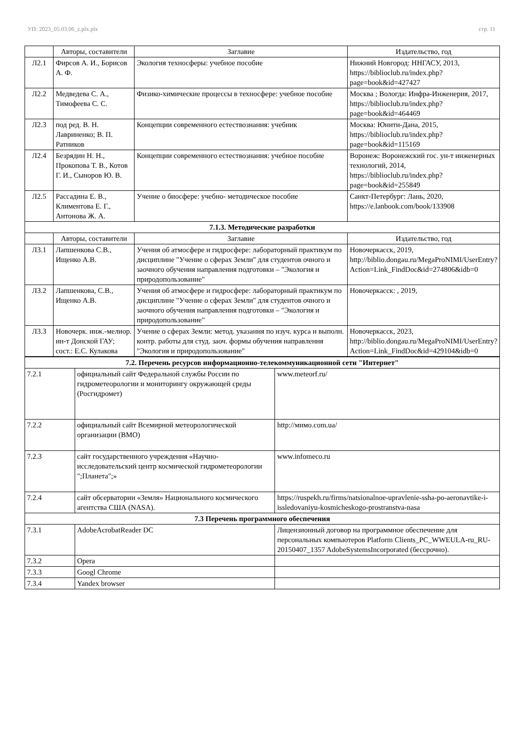УП: 2023_05.03.06_z.plx.plx стр. 11
| | Авторы, составители | Заглавие | Издательство, год |
| --- | --- | --- | --- |
| Л2.1 | Фирсов А. И., Борисов А. Ф. | Экология техносферы: учебное пособие | Нижний Новгород: ННГАСУ, 2013, https://biblioclub.ru/index.php?page=book&id=427427 |
| Л2.2 | Медведева С. А., Тимофеева С. С. | Физико-химические процессы в техносфере: учебное пособие | Москва ; Вологда: Инфра-Инженерия, 2017, https://biblioclub.ru/index.php?page=book&id=464469 |
| Л2.3 | под ред. В. Н. Лавриненко; В. П. Ратников | Концепции современного естествознания: учебник | Москва: Юнити-Дана, 2015, https://biblioclub.ru/index.php?page=book&id=115169 |
| Л2.4 | Безрядин Н. Н., Прокопова Т. В., Котов Г. И., Сыноров Ю. В. | Концепции современного естествознания: учебное пособие | Воронеж: Воронежский гос. ун-т инженерных технологий, 2014, https://biblioclub.ru/index.php?page=book&id=255849 |
| Л2.5 | Рассадина Е. В., Климентова Е. Г., Антонова Ж. А. | Учение о биосфере: учебно- методическое пособие | Санкт-Петербург: Лань, 2020, https://e.lanbook.com/book/133908 |
| 7.1.3. Методические разработки | | | |
| | Авторы, составители | Заглавие | Издательство, год |
| Л3.1 | Лапшенкова С.В., Ищенко А.В. | Учения об атмосфере и гидросфере: лабораторный практикум по дисциплине "Учение о сферах Земли" для студентов очного и заочного обучения направления подготовки – "Экология и природопользование" | Новочеркасск, 2019, http://biblio.dongau.ru/MegaProNIMI/UserEntry?Action=Link_FindDoc&id=274806&idb=0 |
| Л3.2 | Лапшенкова, С.В., Ищенко А.В. | Учения об атмосфере и гидросфере: лабораторный практикум по дисциплине "Учение о сферах Земли" для студентов очного и заочного обучения направления подготовки – "Экология и природопользование" | Новочеркасск: , 2019, |
| Л3.3 | Новочерк. инж.-мелиор. ин-т Донской ГАУ; сост.: Е.С. Кулакова | Учение о сферах Земли: метод. указания по изуч. курса и выполн. контр. работы для студ. заоч. формы обучения направления "Экология и природопользование" | Новочеркасск, 2023, http://biblio.dongau.ru/MegaProNIMI/UserEntry?Action=Link_FindDoc&id=429104&idb=0 |
| 7.2. Перечень ресурсов информационно-телекоммуникационной сети "Интернет" | | |
| 7.2.1 | официальный сайт Федеральной службы России по гидрометеорологии и мониторингу окружающей среды (Росгидромет) | www.meteorf.ru/ |
| 7.2.2 | официальный сайт Всемирной метеорологической организации (ВМО) | http://мимо.com.ua/ |
| 7.2.3 | сайт государственного учреждения «Научно-исследовательский центр космической гидрометеорологии ";Планета";» | www.infomeco.ru |
| 7.2.4 | сайт обсерватории «Земля» Национального космического агентства США (NASA). | https://ruspekh.ru/firms/natsionalnoe-upravlenie-ssha-po-aeronavtike-i-issledovaniyu-kosmicheskogo-prostranstva-nasa |
| 7.3 Перечень программного обеспечения | | |
| 7.3.1 | AdobeAcrobatReader DC | Лицензионный договор на программное обеспечение для персональных компьютеров Platform Clients_PC_WWEULA-ru_RU-20150407_1357 AdobeSystemsIncorporated (бессрочно). |
| 7.3.2 | Opera | |
| 7.3.3 | Googl Chrome | |
| 7.3.4 | Yandex browser | |